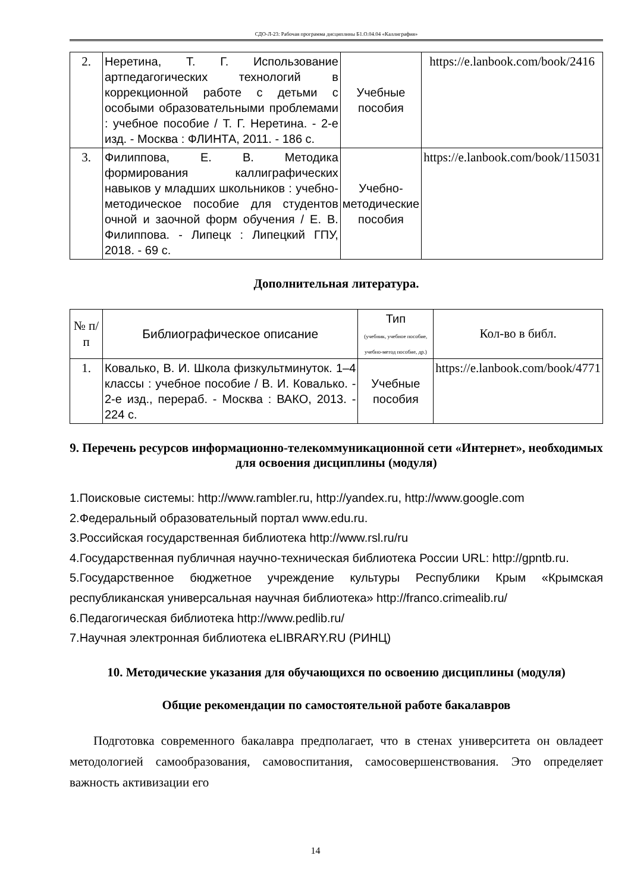СДО-Л-23: Рабочая программа дисциплины Б1.О.04.04 «Каллиграфия»
| 2. | Неретина, Т. Г. Использование артпедагогических технологий в коррекционной работе с детьми с особыми образовательными проблемами : учебное пособие / Т. Г. Неретина. - 2-е изд. - Москва : ФЛИНТА, 2011. - 186 с. | Учебные пособия | https://e.lanbook.com/book/2416 |
| 3. | Филиппова, Е. В. Методика формирования каллиграфических навыков у младших школьников : учебно-методическое пособие для студентов очной и заочной форм обучения / Е. В. Филиппова. - Липецк : Липецкий ГПУ, 2018. - 69 с. | Учебно-методические пособия | https://e.lanbook.com/book/115031 |
Дополнительная литература.
| № п/п | Библиографическое описание | Тип (учебник, учебное пособие, учебно-метод пособие, др.) | Кол-во в библ. |
| --- | --- | --- | --- |
| 1. | Ковалько, В. И. Школа физкультминуток. 1–4 классы : учебное пособие / В. И. Ковалько. - 2-е изд., перераб. - Москва : ВАКО, 2013. - 224 с. | Учебные пособия | https://e.lanbook.com/book/4771 |
9. Перечень ресурсов информационно-телекоммуникационной сети «Интернет», необходимых для освоения дисциплины (модуля)
1.Поисковые системы: http://www.rambler.ru, http://yandex.ru, http://www.google.com
2.Федеральный образовательный портал www.edu.ru.
3.Российская государственная библиотека http://www.rsl.ru/ru
4.Государственная публичная научно-техническая библиотека России URL: http://gpntb.ru.
5.Государственное бюджетное учреждение культуры Республики Крым «Крымская республиканская универсальная научная библиотека» http://franco.crimealib.ru/
6.Педагогическая библиотека http://www.pedlib.ru/
7.Научная электронная библиотека eLIBRARY.RU (РИНЦ)
10. Методические указания для обучающихся по освоению дисциплины (модуля)
Общие рекомендации по самостоятельной работе бакалавров
Подготовка современного бакалавра предполагает, что в стенах университета он овладеет методологией самообразования, самовоспитания, самосовершенствования. Это определяет важность активизации его
14